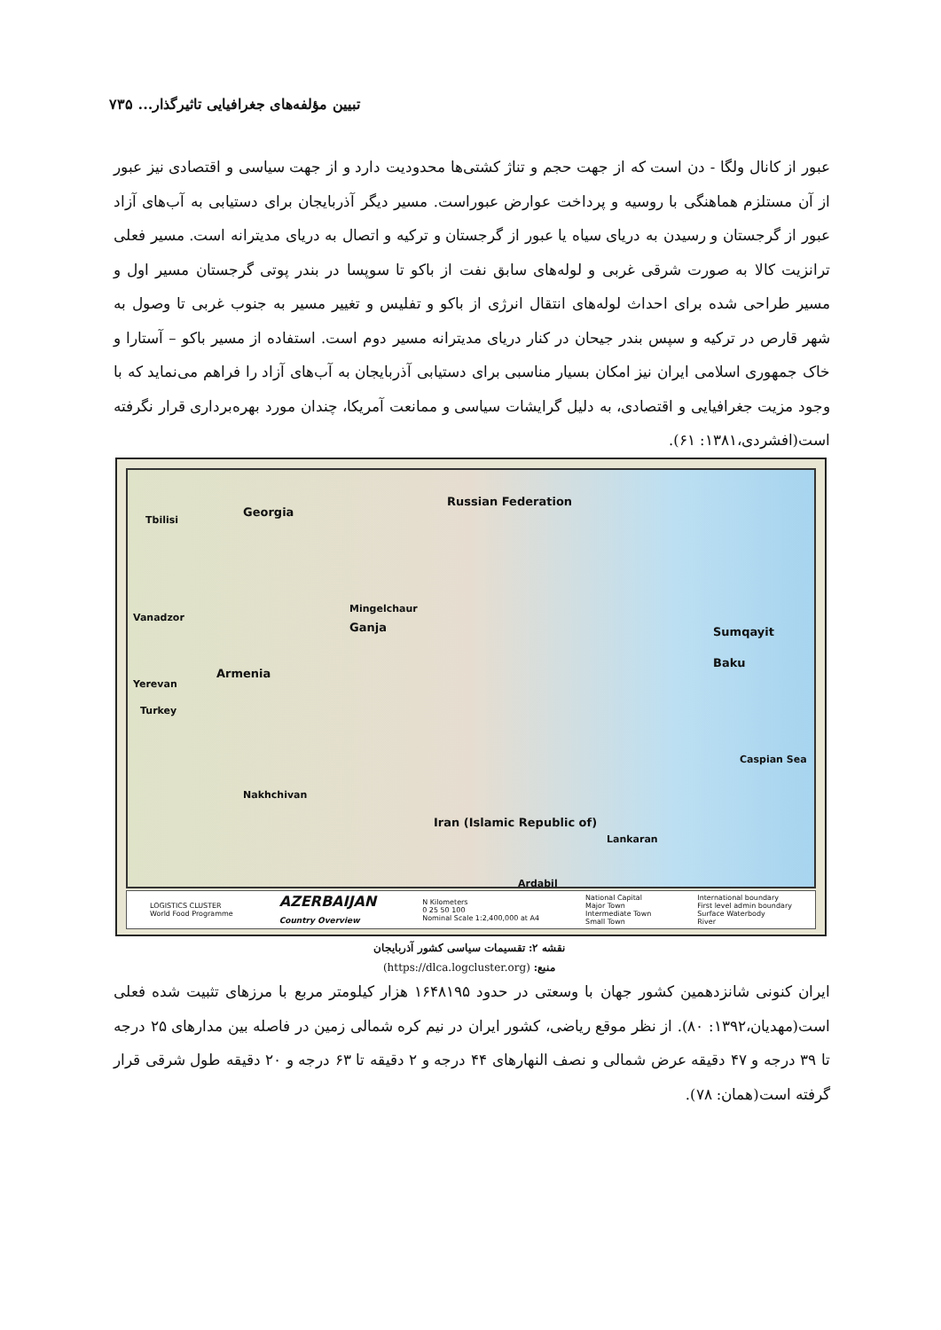تبیین مؤلفه‌های جغرافیایی تاثیرگذار... ۷۳۵
عبور از کانال ولگا - دن است که از جهت حجم و تناژ کشتی‌ها محدودیت دارد و از جهت سیاسی و اقتصادی نیز عبور از آن مستلزم هماهنگی با روسیه و پرداخت عوارض عبوراست. مسیر دیگر آذربایجان برای دستیابی به آب‌های آزاد عبور از گرجستان و رسیدن به دریای سیاه یا عبور از گرجستان و ترکیه و اتصال به دریای مدیترانه است. مسیر فعلی ترانزیت کالا به صورت شرقی غربی و لوله‌های سابق نفت از باکو تا سوپسا در بندر پوتی گرجستان مسیر اول و مسیر طراحی شده برای احداث لوله‌های انتقال انرژی از باکو و تفلیس و تغییر مسیر به جنوب غربی تا وصول به شهر قارص در ترکیه و سپس بندر جیحان در کنار دریای مدیترانه مسیر دوم است. استفاده از مسیر باکو – آستارا و خاک جمهوری اسلامی ایران نیز امکان بسیار مناسبی برای دستیابی آذربایجان به آب‌های آزاد را فراهم می‌نماید که با وجود مزیت جغرافیایی و اقتصادی، به دلیل گرایشات سیاسی و ممانعت آمریکا، چندان مورد بهره‌برداری قرار نگرفته است(افشردی،۱۳۸۱: ۶۱).
Tbilisi
Georgia
Russian Federation
Mingelchaur
Ganja
Vanadzor
Armenia
Yerevan
Turkey
Sumqayit
Baku
Caspian Sea
Nakhchivan
Iran (Islamic Republic of)
Lankaran
Ardabil
LOGISTICS CLUSTER
World Food Programme
AZERBAIJAN
Country Overview
N Kilometers
0 25 50 100
Nominal Scale 1:2,400,000 at A4
National Capital
Major Town
Intermediate Town
Small Town
International boundary
First level admin boundary
Surface Waterbody
River
نقشه ۲: تقسیمات سیاسی کشور آذربایجان
منبع: (https://dlca.logcluster.org)
ایران کنونی شانزدهمین کشور جهان با وسعتی در حدود ۱۶۴۸۱۹۵ هزار کیلومتر مربع با مرزهای تثبیت شده فعلی است(مهدیان،۱۳۹۲: ۸۰). از نظر موقع ریاضی، کشور ایران در نیم کره شمالی زمین در فاصله بین مدارهای ۲۵ درجه تا ۳۹ درجه و ۴۷ دقیقه عرض شمالی و نصف النهارهای ۴۴ درجه و ۲ دقیقه تا ۶۳ درجه و ۲۰ دقیقه طول شرقی قرار گرفته است(همان: ۷۸).